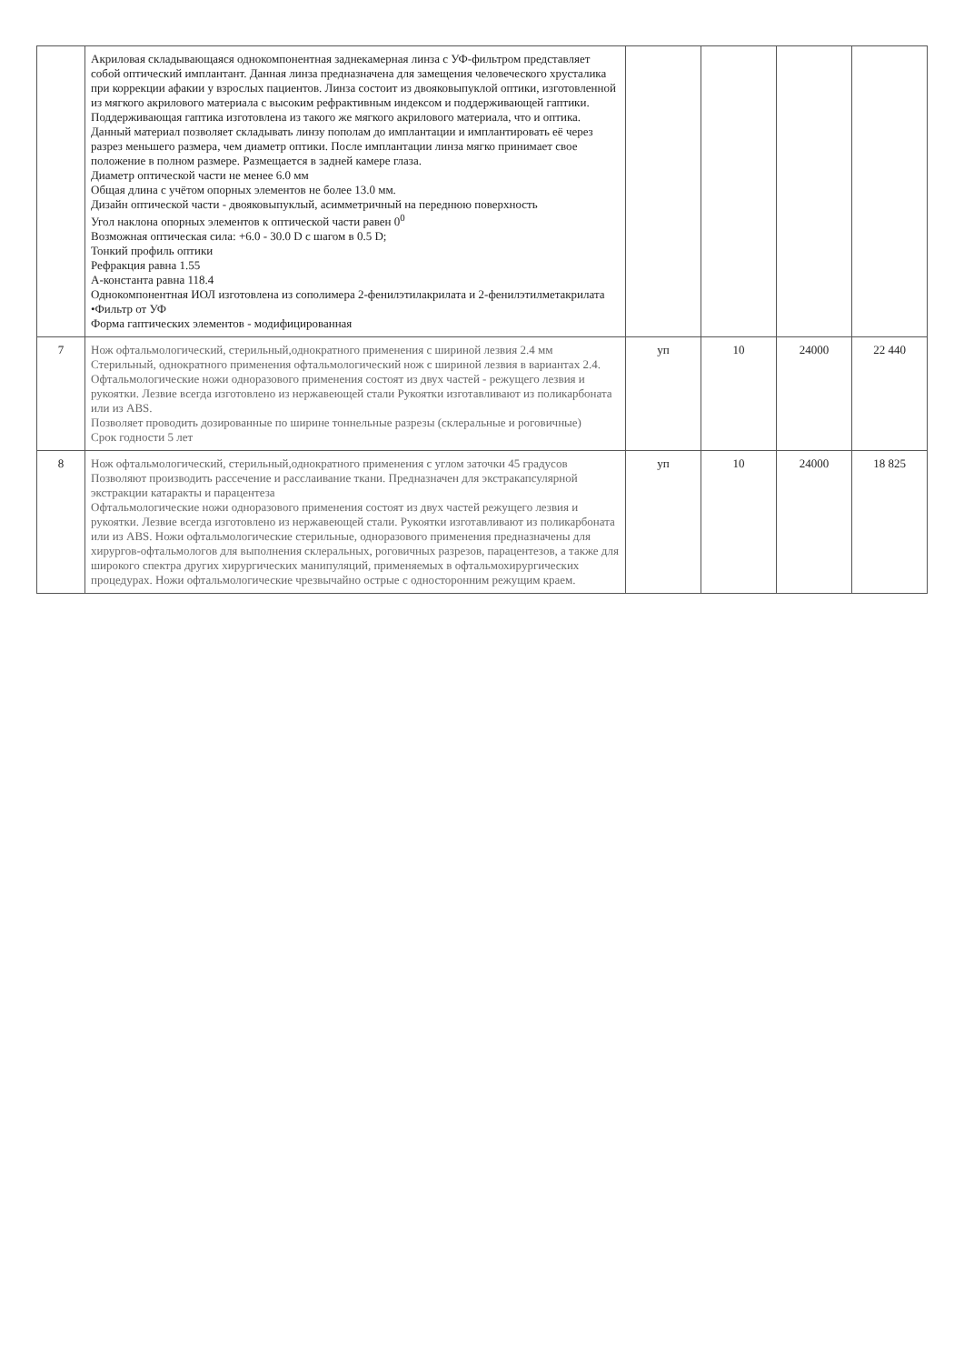| | Акриловая складывающаяся однокомпонентная заднекамерная линза с УФ-фильтром представляет собой оптический имплантант. Данная линза предназначена для замещения человеческого хрусталика при коррекции афакии у взрослых пациентов. Линза состоит из двояковыпуклой оптики, изготовленной из мягкого акрилового материала с высоким рефрактивным индексом и поддерживающей гаптики. Поддерживающая гаптика изготовлена из такого же мягкого акрилового материала, что и оптика. Данный материал позволяет складывать линзу пополам до имплантации и имплантировать её через разрез меньшего размера, чем диаметр оптики. После имплантации линза мягко принимает свое положение в полном размере. Размещается в задней камере глаза. Диаметр оптической части не менее 6.0 мм Общая длина с учётом опорных элементов не более 13.0 мм. Дизайн оптической части - двояковыпуклый, асимметричный на переднюю поверхность Угол наклона опорных элементов к оптической части равен 0<sup>0</sup> Возможная оптическая сила: +6.0 - 30.0 D с шагом в 0.5 D; Тонкий профиль оптики Рефракция равна 1.55 А-константа равна 118.4 Однокомпонентная ИОЛ изготовлена из сополимера 2-фенилэтилакрилата и 2-фенилэтилметакрилата •Фильтр от УФ Форма гаптических элементов - модифицированная | | | | |
| 7 | Нож офтальмологический, стерильный,однократного применения с шириной лезвия 2.4 мм Стерильный, однократного применения офтальмологический нож с шириной лезвия в вариантах 2.4. Офтальмологические ножи одноразового применения состоят из двух частей - режущего лезвия и рукоятки. Лезвие всегда изготовлено из нержавеющей стали Рукоятки изготавливают из поликарбоната или из ABS. Позволяет проводить дозированные по ширине тоннельные разрезы (склеральные и роговичные) Срок годности 5 лет | уп | 10 | 24000 | 22 440 |
| 8 | Нож офтальмологический, стерильный,однократного применения с углом заточки 45 градусов Позволяют производить рассечение и расслаивание ткани. Предназначен для экстракапсулярной экстракции катаракты и парацентеза Офтальмологические ножи одноразового применения состоят из двух частей режущего лезвия и рукоятки. Лезвие всегда изготовлено из нержавеющей стали. Рукоятки изготавливают из поликарбоната или из ABS. Ножи офтальмологические стерильные, одноразового применения предназначены для хирургов-офтальмологов для выполнения склеральных, роговичных разрезов, парацентезов, а также для широкого спектра других хирургических манипуляций, применяемых в офтальмохирургических процедурах. Ножи офтальмологические чрезвычайно острые с односторонним режущим краем. | уп | 10 | 24000 | 18 825 |